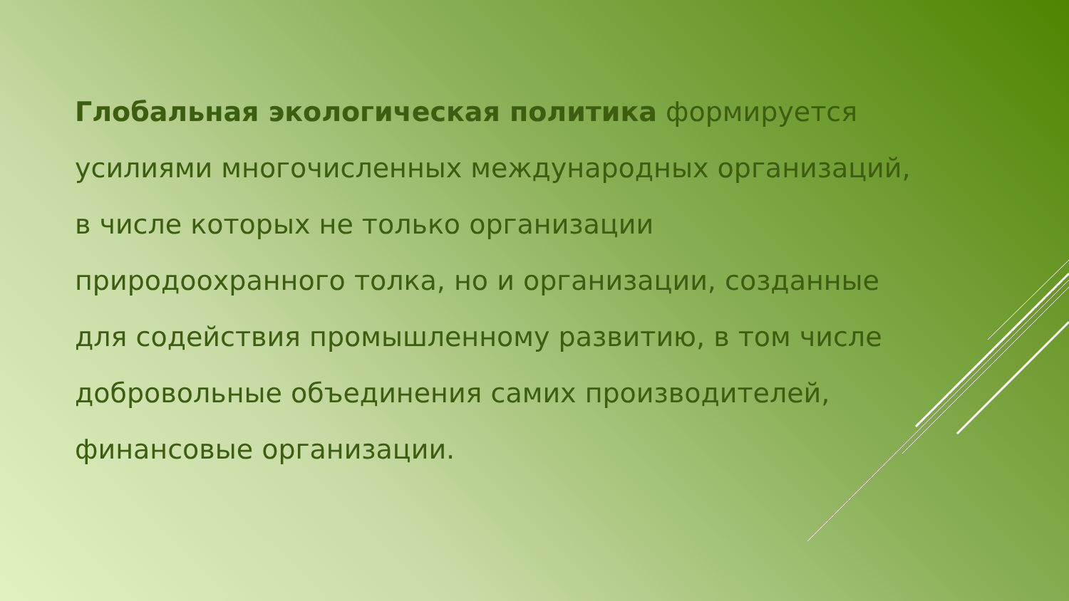Глобальная экологическая политика формируется усилиями многочисленных международных организаций, в числе которых не только организации природоохранного толка, но и организации, созданные для содействия промышленному развитию, в том числе добровольные объединения самих производителей, финансовые организации.